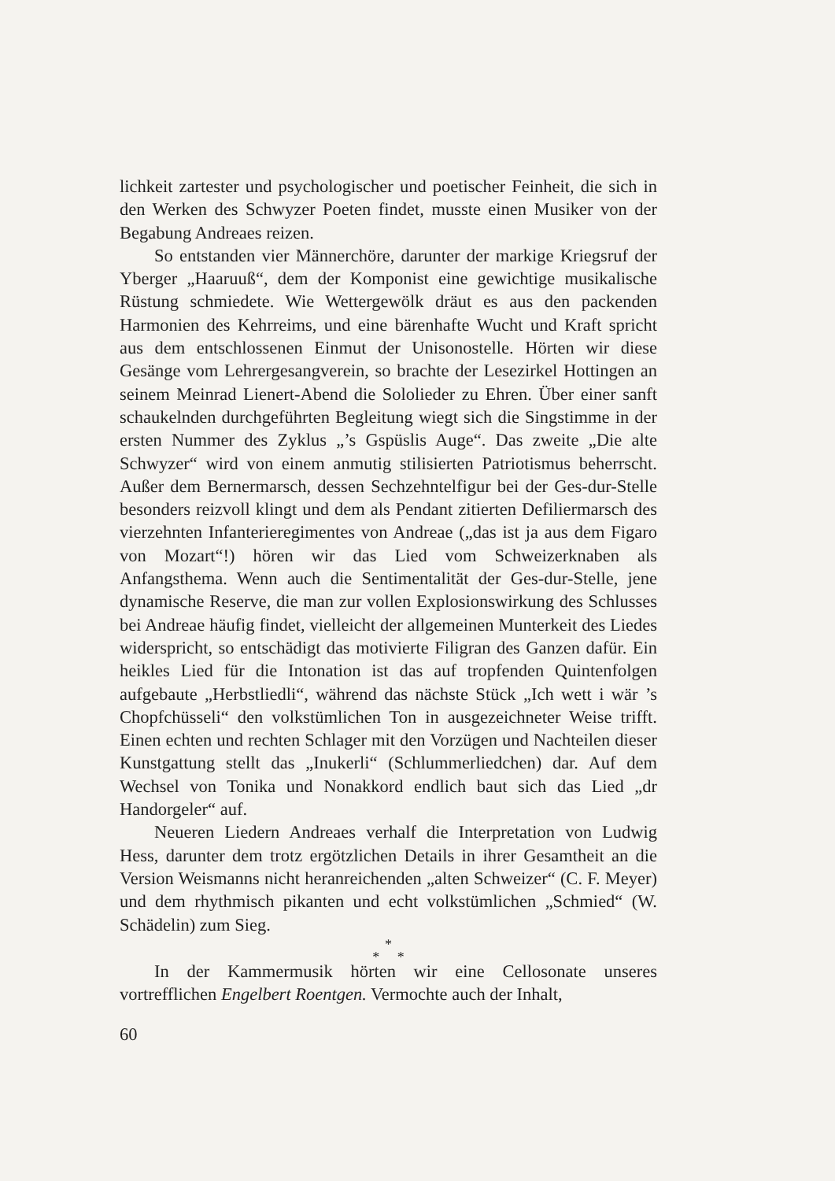lichkeit zartester und psychologischer und poetischer Feinheit, die sich in den Werken des Schwyzer Poeten findet, musste einen Musiker von der Begabung Andreaes reizen.
So entstanden vier Männerchöre, darunter der markige Kriegsruf der Yberger „Haaruuß“, dem der Komponist eine gewichtige musikalische Rüstung schmiedete. Wie Wettergewölk dräut es aus den packenden Harmonien des Kehrreims, und eine bärenhafte Wucht und Kraft spricht aus dem entschlossenen Einmut der Unisonostelle. Hörten wir diese Gesänge vom Lehrergesangverein, so brachte der Lesezirkel Hottingen an seinem Meinrad Lienert-Abend die Sololieder zu Ehren. Über einer sanft schaukelnden durchgeführten Begleitung wiegt sich die Singstimme in der ersten Nummer des Zyklus „’s Gspüslis Auge“. Das zweite „Die alte Schwyzer“ wird von einem anmutig stilisierten Patriotismus beherrscht. Außer dem Bernermarsch, dessen Sechzehntelfigur bei der Ges-dur-Stelle besonders reizvoll klingt und dem als Pendant zitierten Defiliermarsch des vierzehnten Infanterieregimentes von Andreae („das ist ja aus dem Figaro von Mozart“!) hören wir das Lied vom Schweizerknaben als Anfangsthema. Wenn auch die Sentimentalität der Ges-dur-Stelle, jene dynamische Reserve, die man zur vollen Explosionswirkung des Schlusses bei Andreae häufig findet, vielleicht der allgemeinen Munterkeit des Liedes widerspricht, so entschädigt das motivierte Filigran des Ganzen dafür. Ein heikles Lied für die Intonation ist das auf tropfenden Quintenfolgen aufgebaute „Herbstliedli“, während das nächste Stück „Ich wett i wär ’s Chopfchüsseli“ den volkstümlichen Ton in ausgezeichneter Weise trifft. Einen echten und rechten Schlager mit den Vorzügen und Nachteilen dieser Kunstgattung stellt das „Inukerli“ (Schlummerliedchen) dar. Auf dem Wechsel von Tonika und Nonakkord endlich baut sich das Lied „dr Handorgeler“ auf.
Neueren Liedern Andreaes verhalf die Interpretation von Ludwig Hess, darunter dem trotz ergötzlichen Details in ihrer Gesamtheit an die Version Weismanns nicht heranreichenden „alten Schweizer“ (C. F. Meyer) und dem rhythmisch pikanten und echt volkstümlichen „Schmied“ (W. Schädelin) zum Sieg.
*
* *
In der Kammermusik hörten wir eine Cellosonate unseres vortrefflichen Engelbert Roentgen. Vermochte auch der Inhalt,
60